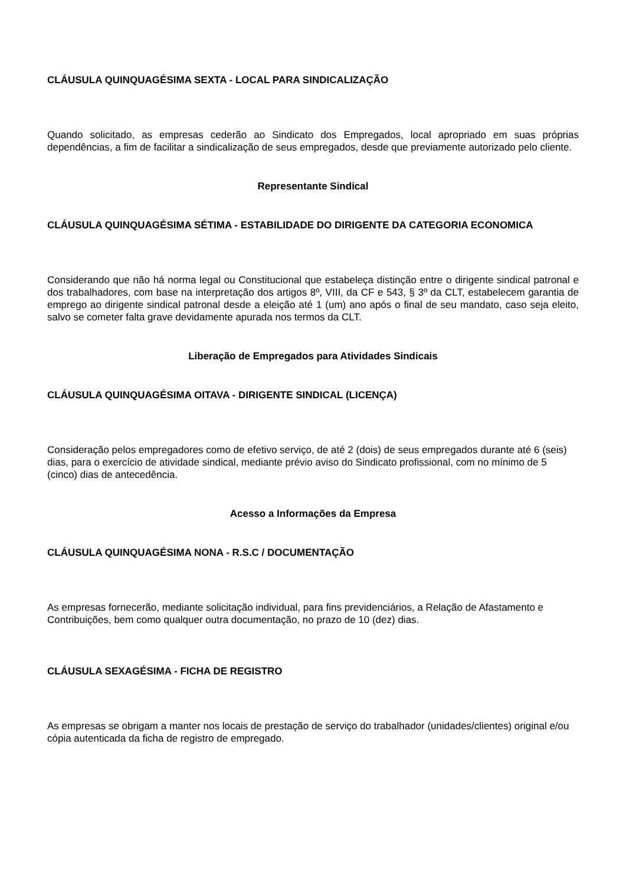CLÁUSULA QUINQUAGÉSIMA SEXTA - LOCAL PARA SINDICALIZAÇÃO
Quando solicitado, as empresas cederão ao Sindicato dos Empregados, local apropriado em suas próprias dependências, a fim de facilitar a sindicalização de seus empregados, desde que previamente autorizado pelo cliente.
Representante Sindical
CLÁUSULA QUINQUAGÉSIMA SÉTIMA - ESTABILIDADE DO DIRIGENTE DA CATEGORIA ECONOMICA
Considerando que não há norma legal ou Constitucional que estabeleça distinção entre o dirigente sindical patronal e dos trabalhadores, com base na interpretação dos artigos 8º, VIII, da CF e 543, § 3º da CLT, estabelecem garantia de emprego ao dirigente sindical patronal desde a eleição até 1 (um) ano após o final de seu mandato, caso seja eleito, salvo se cometer falta grave devidamente apurada nos termos da CLT.
Liberação de Empregados para Atividades Sindicais
CLÁUSULA QUINQUAGÉSIMA OITAVA - DIRIGENTE SINDICAL (LICENÇA)
Consideração pelos empregadores como de efetivo serviço, de até 2 (dois) de seus empregados durante até 6 (seis) dias, para o exercício de atividade sindical, mediante prévio aviso do Sindicato profissional, com no mínimo de 5 (cinco) dias de antecedência.
Acesso a Informações da Empresa
CLÁUSULA QUINQUAGÉSIMA NONA - R.S.C / DOCUMENTAÇÃO
As empresas fornecerão, mediante solicitação individual, para fins previdenciários, a Relação de Afastamento e Contribuições, bem como qualquer outra documentação, no prazo de 10 (dez) dias.
CLÁUSULA SEXAGÉSIMA - FICHA DE REGISTRO
As empresas se obrigam a manter nos locais de prestação de serviço do trabalhador (unidades/clientes) original e/ou cópia autenticada da ficha de registro de empregado.